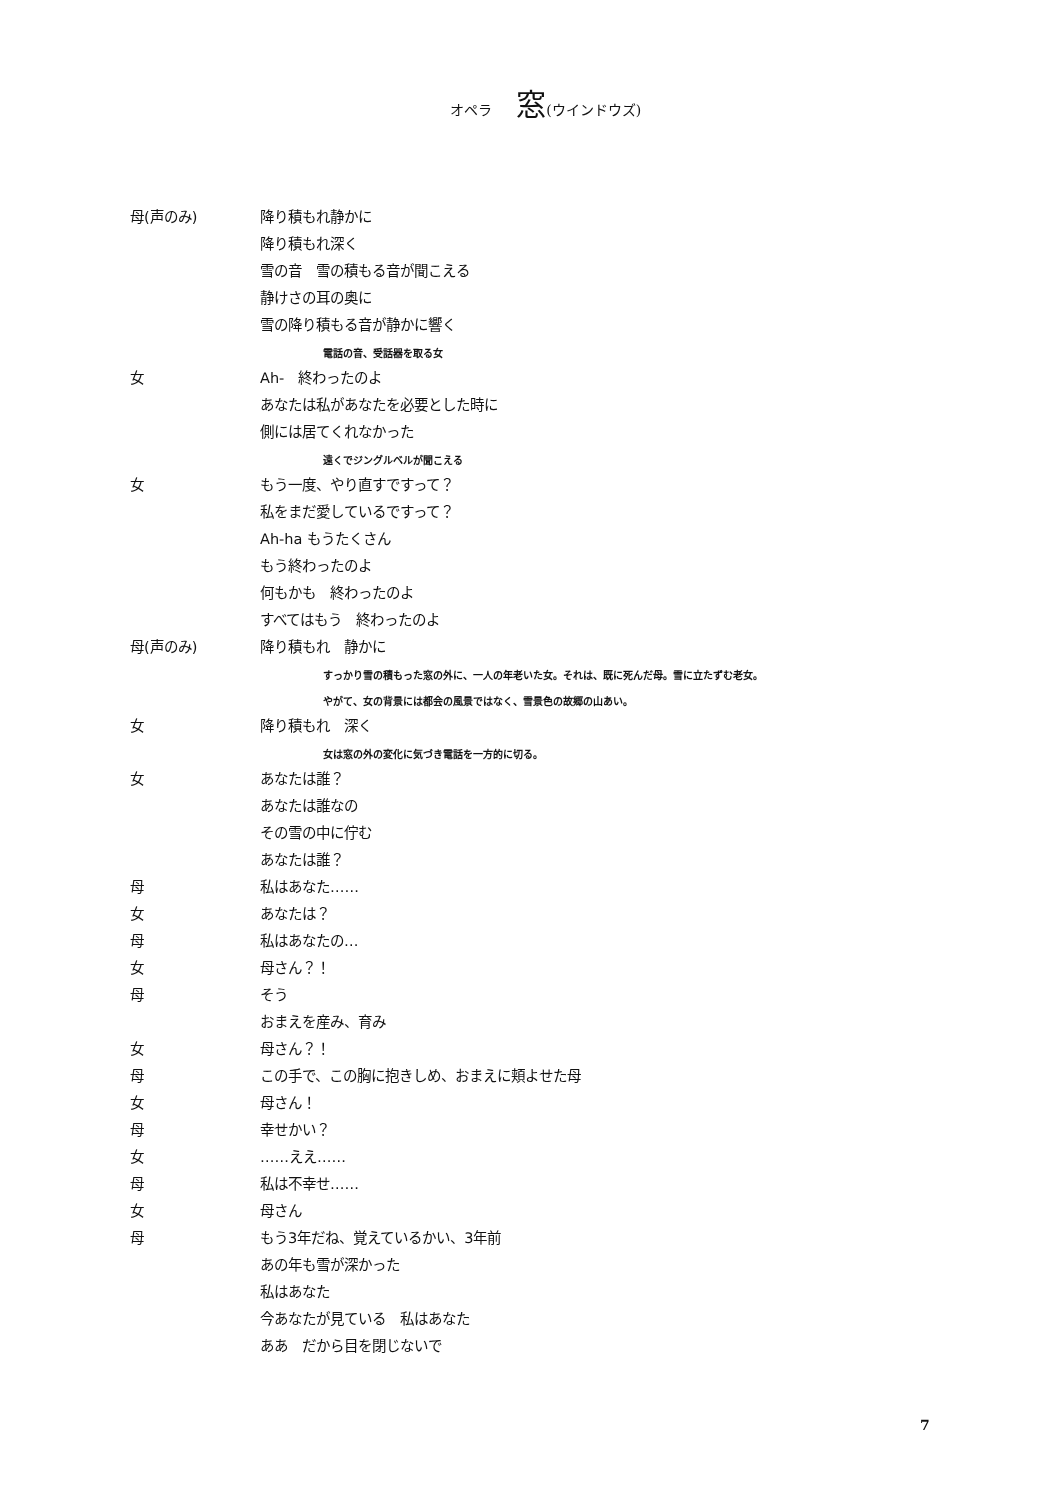オペラ 窓(ウインドウズ)
母(声のみ) 降り積もれ静かに
降り積もれ深く
雪の音　雪の積もる音が聞こえる
静けさの耳の奥に
雪の降り積もる音が静かに響く
電話の音、受話器を取る女
女 Ah-　終わったのよ
あなたは私があなたを必要とした時に
側には居てくれなかった
遠くでジングルベルが聞こえる
女 もう一度、やり直すですって？
私をまだ愛しているですって？
Ah-ha もうたくさん
もう終わったのよ
何もかも　終わったのよ
すべてはもう　終わったのよ
母(声のみ) 降り積もれ　静かに
すっかり雪の積もった窓の外に、一人の年老いた女。それは、既に死んだ母。雪に立たずむ老女。
やがて、女の背景には都会の風景ではなく、雪景色の故郷の山あい。
女 降り積もれ　深く
女は窓の外の変化に気づき電話を一方的に切る。
女 あなたは誰？
あなたは誰なの
その雪の中に佇む
あなたは誰？
母 私はあなた……
女 あなたは？
母 私はあなたの…
女 母さん？！
母 そう
おまえを産み、育み
女 母さん？！
母 この手で、この胸に抱きしめ、おまえに頬よせた母
女 母さん！
母 幸せかい？
女 ……ええ……
母 私は不幸せ……
女 母さん
母 もう3年だね、覚えているかい、3年前
あの年も雪が深かった
私はあなた
今あなたが見ている　私はあなた
ああ　だから目を閉じないで
7